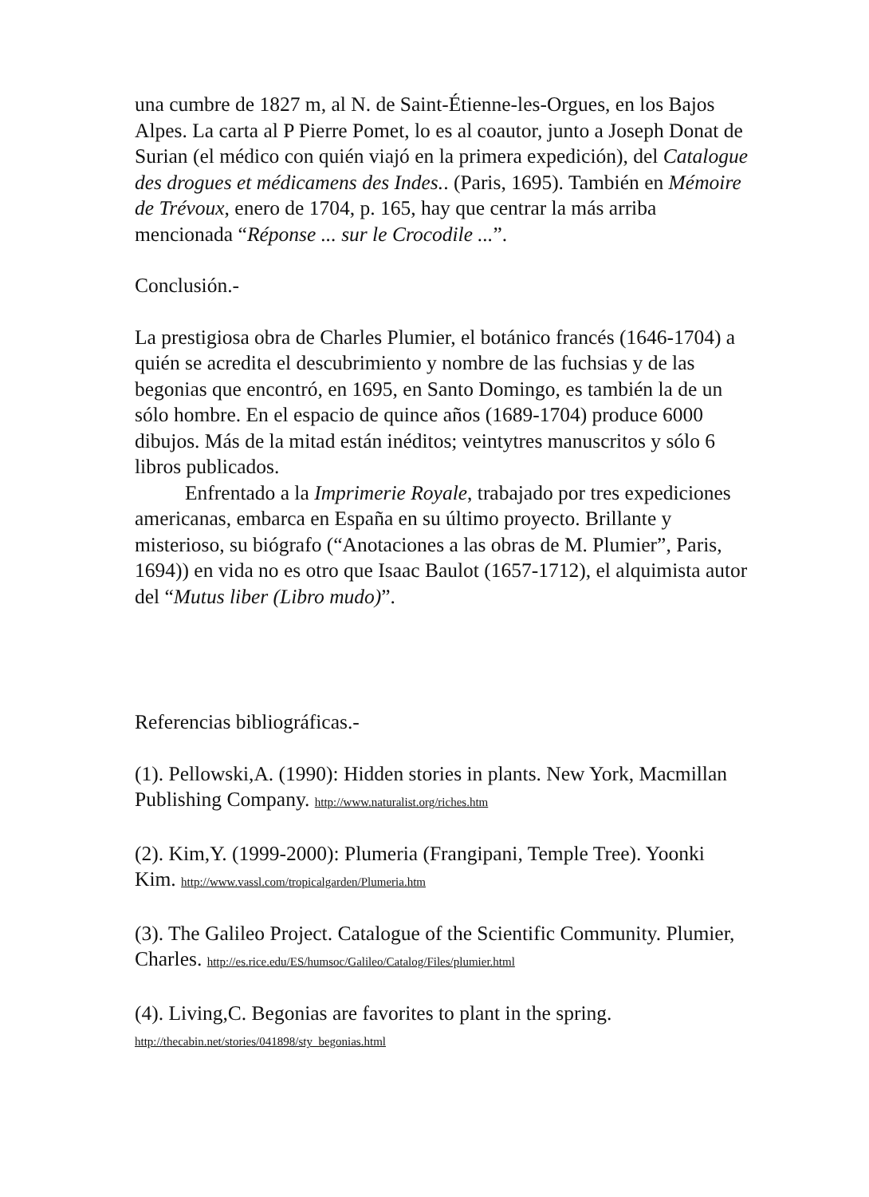una cumbre de 1827 m, al N. de Saint-Étienne-les-Orgues, en los Bajos Alpes. La carta al P Pierre Pomet, lo es al coautor, junto a Joseph Donat de Surian (el médico con quién viajó en la primera expedición), del Catalogue des drogues et médicamens des Indes.. (Paris, 1695). También en Mémoire de Trévoux, enero de 1704, p. 165, hay que centrar la más arriba mencionada “Réponse ... sur le Crocodile ...”.
Conclusión.-
La prestigiosa obra de Charles Plumier, el botánico francés (1646-1704) a quién se acredita el descubrimiento y nombre de las fuchsias y de las begonias que encontró, en 1695, en Santo Domingo, es también la de un sólo hombre. En el espacio de quince años (1689-1704) produce 6000 dibujos. Más de la mitad están inéditos; veintytres manuscritos y sólo 6 libros publicados.
Enfrentado a la Imprimerie Royale, trabajado por tres expediciones americanas, embarca en España en su último proyecto. Brillante y misterioso, su biógrafo (“Anotaciones a las obras de M. Plumier”, Paris, 1694)) en vida no es otro que Isaac Baulot (1657-1712), el alquimista autor del “Mutus liber (Libro mudo)”.
Referencias bibliográficas.-
(1). Pellowski,A. (1990): Hidden stories in plants. New York, Macmillan Publishing Company. http://www.naturalist.org/riches.htm
(2). Kim,Y. (1999-2000): Plumeria (Frangipani, Temple Tree). Yoonki Kim. http://www.vassl.com/tropicalgarden/Plumeria.htm
(3). The Galileo Project. Catalogue of the Scientific Community. Plumier, Charles. http://es.rice.edu/ES/humsoc/Galileo/Catalog/Files/plumier.html
(4). Living,C. Begonias are favorites to plant in the spring.
http://thecabin.net/stories/041898/sty_begonias.html